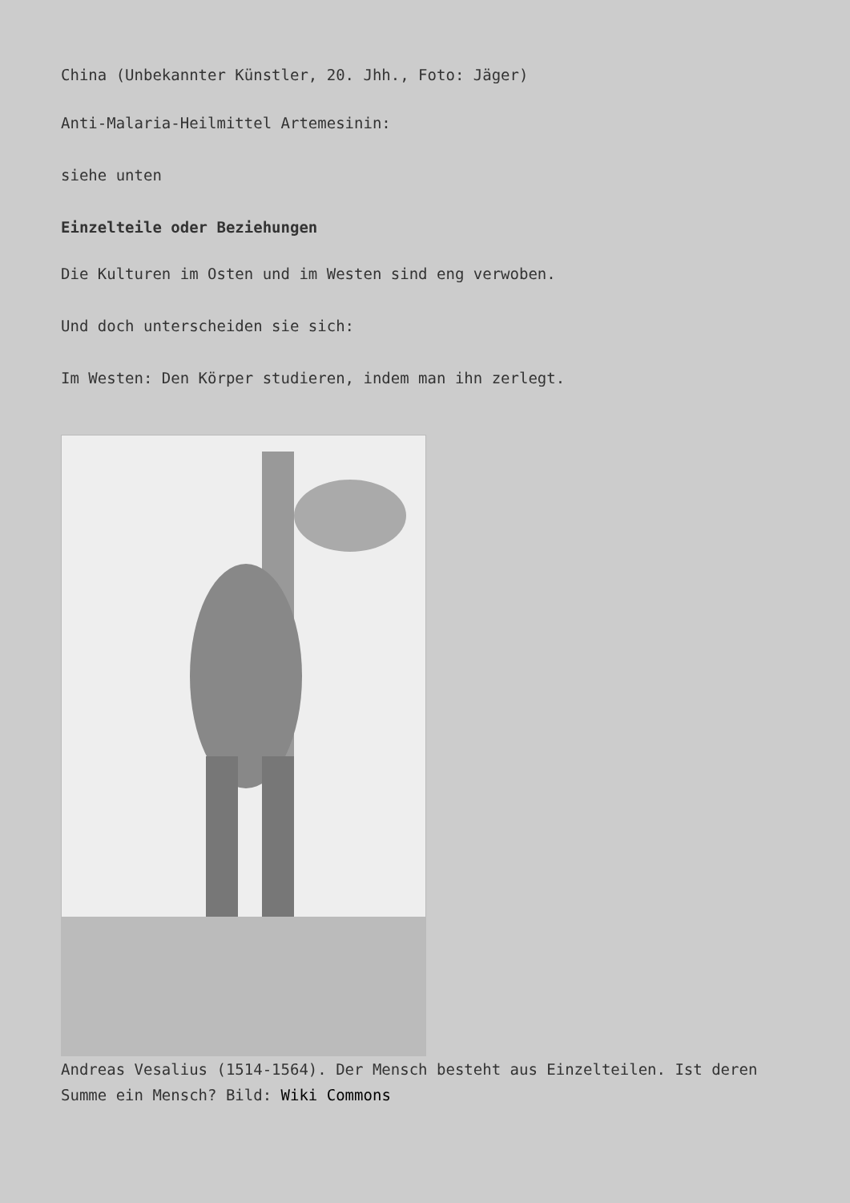China (Unbekannter Künstler, 20. Jhh., Foto: Jäger)
Anti-Malaria-Heilmittel Artemesinin:
siehe unten
Einzelteile oder Beziehungen
Die Kulturen im Osten und im Westen sind eng verwoben.
Und doch unterscheiden sie sich:
Im Westen: Den Körper studieren, indem man ihn zerlegt.
Andreas Vesalius (1514-1564). Der Mensch besteht aus Einzelteilen. Ist deren Summe ein Mensch? Bild: Wiki Commons